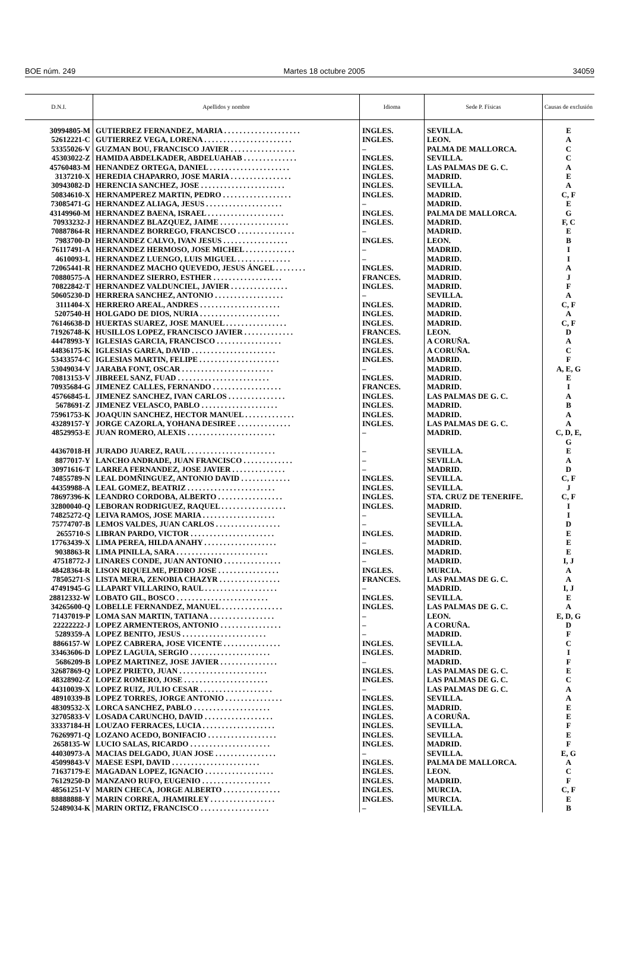BOE núm. 249 Martes 18 octubre 2005 34059
| D.N.I. | Apellidos y nombre | Idioma | Sede P. Físicas | Causas de exclusión |
| --- | --- | --- | --- | --- |
| 30994805-M | GUTIERREZ FERNANDEZ, MARIA . . . . . . . . . . . . . . . . . . . . | INGLES. | SEVILLA. | E |
| 52612221-C | GUTIERREZ VEGA, LORENA . . . . . . . . . . . . . . . . . . . . . . . | INGLES. | LEON. | A |
| 53355026-V | GUZMAN BOU, FRANCISCO JAVIER . . . . . . . . . . . . . . . . . | – | PALMA DE MALLORCA. | C |
| 45303022-Z | HAMIDA ABDELKADER, ABDELUAHAB . . . . . . . . . . . . . . | INGLES. | SEVILLA. | C |
| 45760483-M | HENANDEZ ORTEGA, DANIEL . . . . . . . . . . . . . . . . . . . . . | INGLES. | LAS PALMAS DE G. C. | A |
| 3137210-X | HEREDIA CHAPARRO, JOSE MARIA . . . . . . . . . . . . . . . . | INGLES. | MADRID. | E |
| 30943082-D | HERENCIA SANCHEZ, JOSE . . . . . . . . . . . . . . . . . . . . . . | INGLES. | SEVILLA. | A |
| 50834610-X | HERNAMPEREZ MARTIN, PEDRO . . . . . . . . . . . . . . . . . . | INGLES. | MADRID. | C, F |
| 73085471-G | HERNANDEZ ALIAGA, JESUS . . . . . . . . . . . . . . . . . . . . | – | MADRID. | E |
| 43149960-M | HERNANDEZ BAENA, ISRAEL . . . . . . . . . . . . . . . . . . . . | INGLES. | PALMA DE MALLORCA. | G |
| 70933232-J | HERNANDEZ BLAZQUEZ, JAIME . . . . . . . . . . . . . . . . . . | INGLES. | MADRID. | F, C |
| 70887864-R | HERNANDEZ BORREGO, FRANCISCO . . . . . . . . . . . . . . . | – | MADRID. | E |
| 7983700-D | HERNANDEZ CALVO, IVAN JESUS . . . . . . . . . . . . . . . . . | INGLES. | LEON. | B |
| 76117491-A | HERNANDEZ HERMOSO, JOSE MICHEL . . . . . . . . . . . . . | – | MADRID. | I |
| 4610093-L | HERNANDEZ LUENGO, LUIS MIGUEL . . . . . . . . . . . . . . | – | MADRID. | I |
| 72065441-R | HERNANDEZ MACHO QUEVEDO, JESUS ÁNGEL . . . . . . . . | INGLES. | MADRID. | A |
| 70880575-A | HERNANDEZ SIERRO, ESTHER . . . . . . . . . . . . . . . . . . | FRANCES. | MADRID. | J |
| 70822842-T | HERNANDEZ VALDUNCIEL, JAVIER . . . . . . . . . . . . . . . | INGLES. | MADRID. | F |
| 50605230-D | HERRERA SANCHEZ, ANTONIO . . . . . . . . . . . . . . . . . . | – | SEVILLA. | A |
| 3111404-X | HERRERO AREAL, ANDRES . . . . . . . . . . . . . . . . . . . . . | INGLES. | MADRID. | C, F |
| 5207540-H | HOLGADO DE DIOS, NURIA . . . . . . . . . . . . . . . . . . . . . | INGLES. | MADRID. | A |
| 76146638-D | HUERTAS SUAREZ, JOSE MANUEL . . . . . . . . . . . . . . . . | INGLES. | MADRID. | C, F |
| 71926748-K | HUSILLOS LOPEZ, FRANCISCO JAVIER . . . . . . . . . . . . . | FRANCES. | LEON. | D |
| 44478993-Y | IGLESIAS GARCIA, FRANCISCO . . . . . . . . . . . . . . . . . | INGLES. | A CORUÑA. | A |
| 44836175-K | IGLESIAS GAREA, DAVID . . . . . . . . . . . . . . . . . . . . . . | INGLES. | A CORUÑA. | C |
| 53433574-C | IGLESIAS MARTIN, FELIPE . . . . . . . . . . . . . . . . . . . . . | INGLES. | MADRID. | F |
| 53049034-V | JARABA FONT, OSCAR . . . . . . . . . . . . . . . . . . . . . . . . | – | MADRID. | A, E, G |
| 70813153-V | JIBREEL SANZ, FUAD . . . . . . . . . . . . . . . . . . . . . . . . | INGLES. | MADRID. | E |
| 70935684-G | JIMENEZ CALLES, FERNANDO . . . . . . . . . . . . . . . . . . | FRANCES. | MADRID. | I |
| 45766845-L | JIMENEZ SANCHEZ, IVAN CARLOS . . . . . . . . . . . . . . . | INGLES. | LAS PALMAS DE G. C. | A |
| 5678691-Z | JIMENEZ VELASCO, PABLO . . . . . . . . . . . . . . . . . . . . | INGLES. | MADRID. | B |
| 75961753-K | JOAQUIN SANCHEZ, HECTOR MANUEL . . . . . . . . . . . . . | INGLES. | MADRID. | A |
| 43289157-Y | JORGE CAZORLA, YOHANA DESIREE . . . . . . . . . . . . . . | INGLES. | LAS PALMAS DE G. C. | A |
| 48529953-E | JUAN ROMERO, ALEXIS . . . . . . . . . . . . . . . . . . . . . . . | – | MADRID. | C, D, E, G |
| 44367018-H | JURADO JUAREZ, RAUL . . . . . . . . . . . . . . . . . . . . . . . | – | SEVILLA. | E |
| 8877017-Y | LANCHO ANDRADE, JUAN FRANCISCO . . . . . . . . . . . . . | – | SEVILLA. | A |
| 30971616-T | LARREA FERNANDEZ, JOSE JAVIER . . . . . . . . . . . . . . | – | MADRID. | D |
| 74855789-N | LEAL DOMÑINGUEZ, ANTONIO DAVID . . . . . . . . . . . . . | INGLES. | SEVILLA. | C, F |
| 44359988-A | LEAL GOMEZ, BEATRIZ . . . . . . . . . . . . . . . . . . . . . . . | INGLES. | SEVILLA. | J |
| 78697396-K | LEANDRO CORDOBA, ALBERTO . . . . . . . . . . . . . . . . . | INGLES. | STA. CRUZ DE TENERIFE. | C, F |
| 32800040-Q | LEBORAN RODRIGUEZ, RAQUEL . . . . . . . . . . . . . . . . . | INGLES. | MADRID. | I |
| 74825272-Q | LEIVA RAMOS, JOSE MARIA . . . . . . . . . . . . . . . . . . . | – | SEVILLA. | I |
| 75774707-B | LEMOS VALDES, JUAN CARLOS . . . . . . . . . . . . . . . . . | – | SEVILLA. | D |
| 2655710-S | LIBRAN PARDO, VICTOR . . . . . . . . . . . . . . . . . . . . . . | INGLES. | MADRID. | E |
| 17763439-X | LIMA PEREA, HILDA ANAHY . . . . . . . . . . . . . . . . . . . | – | MADRID. | E |
| 9038863-R | LIMA PINILLA, SARA . . . . . . . . . . . . . . . . . . . . . . . . | INGLES. | MADRID. | E |
| 47518772-J | LINARES CONDE, JUAN ANTONIO . . . . . . . . . . . . . . . | – | MADRID. | I, J |
| 48428364-R | LISON RIQUELME, PEDRO JOSE . . . . . . . . . . . . . . . . | INGLES. | MURCIA. | A |
| 78505271-S | LISTA MERA, ZENOBIA CHAZYR . . . . . . . . . . . . . . . . | FRANCES. | LAS PALMAS DE G. C. | A |
| 47491945-G | LLAPART VILLARINO, RAUL . . . . . . . . . . . . . . . . . . . | – | MADRID. | I, J |
| 28812332-W | LOBATO GIL, BOSCO . . . . . . . . . . . . . . . . . . . . . . . . | INGLES. | SEVILLA. | E |
| 34265600-Q | LOBELLE FERNANDEZ, MANUEL . . . . . . . . . . . . . . . . | INGLES. | LAS PALMAS DE G. C. | A |
| 71437019-P | LOMA SAN MARTIN, TATIANA . . . . . . . . . . . . . . . . . | – | LEON. | E, D, G |
| 22222222-J | LOPEZ ARMENTEROS, ANTONIO . . . . . . . . . . . . . . . . | – | A CORUÑA. | D |
| 5289359-A | LOPEZ BENITO, JESUS . . . . . . . . . . . . . . . . . . . . . . | – | MADRID. | F |
| 8866157-W | LOPEZ CABRERA, JOSE VICENTE . . . . . . . . . . . . . . . | INGLES. | SEVILLA. | C |
| 33463606-D | LOPEZ LAGUIA, SERGIO . . . . . . . . . . . . . . . . . . . . . | INGLES. | MADRID. | I |
| 5686209-B | LOPEZ MARTINEZ, JOSE JAVIER . . . . . . . . . . . . . . . | – | MADRID. | F |
| 32687869-Q | LOPEZ PRIETO, JUAN . . . . . . . . . . . . . . . . . . . . . . . | INGLES. | LAS PALMAS DE G. C. | E |
| 48328902-Z | LOPEZ ROMERO, JOSE . . . . . . . . . . . . . . . . . . . . . . | INGLES. | LAS PALMAS DE G. C. | C |
| 44310039-X | LOPEZ RUIZ, JULIO CESAR . . . . . . . . . . . . . . . . . . . | – | LAS PALMAS DE G. C. | A |
| 48910339-B | LOPEZ TORRES, JORGE ANTONIO . . . . . . . . . . . . . . . | INGLES. | SEVILLA. | A |
| 48309532-X | LORCA SANCHEZ, PABLO . . . . . . . . . . . . . . . . . . . . | INGLES. | MADRID. | E |
| 32705833-V | LOSADA CARUNCHO, DAVID . . . . . . . . . . . . . . . . . . | INGLES. | A CORUÑA. | E |
| 33337184-H | LOUZAO FERRACES, LUCIA . . . . . . . . . . . . . . . . . . . | INGLES. | SEVILLA. | F |
| 76269971-Q | LOZANO ACEDO, BONIFACIO . . . . . . . . . . . . . . . . . . | INGLES. | SEVILLA. | E |
| 2658135-W | LUCIO SALAS, RICARDO . . . . . . . . . . . . . . . . . . . . . | INGLES. | MADRID. | F |
| 44030973-A | MACIAS DELGADO, JUAN JOSE . . . . . . . . . . . . . . . . | – | SEVILLA. | E, G |
| 45099843-V | MAESE ESPI, DAVID . . . . . . . . . . . . . . . . . . . . . . . | INGLES. | PALMA DE MALLORCA. | A |
| 71637179-E | MAGADAN LOPEZ, IGNACIO . . . . . . . . . . . . . . . . . . | INGLES. | LEON. | C |
| 76129250-D | MANZANO RUFO, EUGENIO . . . . . . . . . . . . . . . . . . | INGLES. | MADRID. | F |
| 48561251-V | MARIN CHECA, JORGE ALBERTO . . . . . . . . . . . . . . . | INGLES. | MURCIA. | C, F |
| 88888888-Y | MARIN CORREA, JHAMIRLEY . . . . . . . . . . . . . . . . . | INGLES. | MURCIA. | E |
| 52489034-K | MARIN ORTIZ, FRANCISCO . . . . . . . . . . . . . . . . . . | – | SEVILLA. | B |